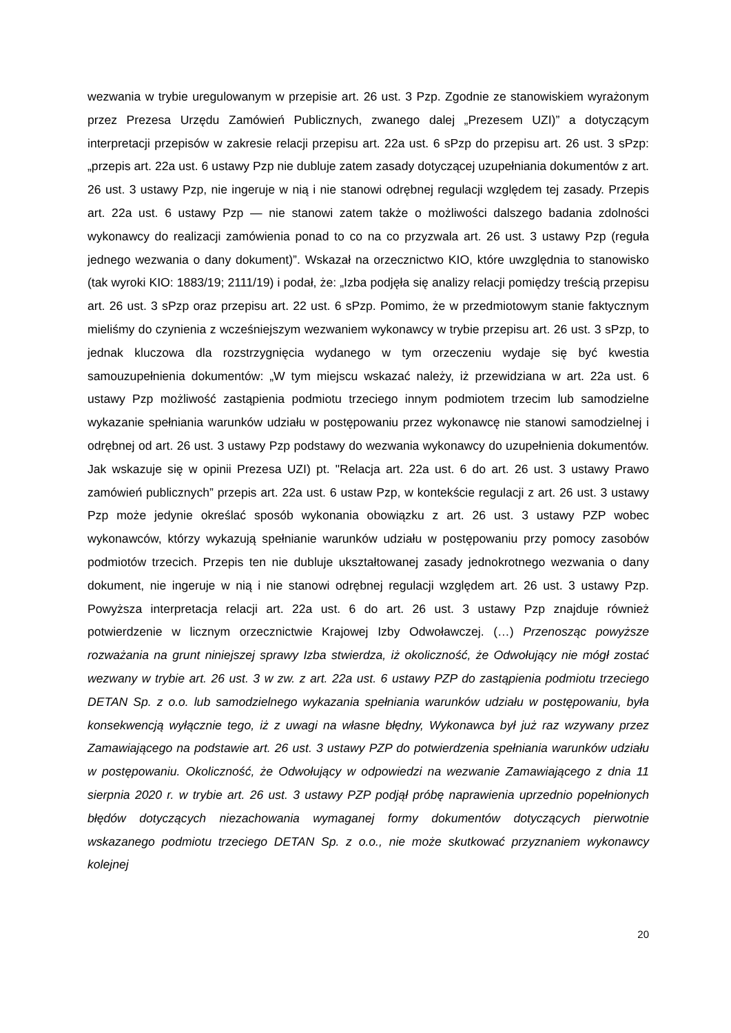wezwania w trybie uregulowanym w przepisie art. 26 ust. 3 Pzp. Zgodnie ze stanowiskiem wyrażonym przez Prezesa Urzędu Zamówień Publicznych, zwanego dalej „Prezesem UZI)” a dotyczącym interpretacji przepisów w zakresie relacji przepisu art. 22a ust. 6 sPzp do przepisu art. 26 ust. 3 sPzp: „przepis art. 22a ust. 6 ustawy Pzp nie dubluje zatem zasady dotyczącej uzupełniania dokumentów z art. 26 ust. 3 ustawy Pzp, nie ingeruje w nią i nie stanowi odrębnej regulacji względem tej zasady. Przepis art. 22a ust. 6 ustawy Pzp — nie stanowi zatem także o możliwości dalszego badania zdolności wykonawcy do realizacji zamówienia ponad to co na co przyzwala art. 26 ust. 3 ustawy Pzp (reguła jednego wezwania o dany dokument)”. Wskazał na orzecznictwo KIO, które uwzględnia to stanowisko (tak wyroki KIO: 1883/19; 2111/19) i podał, że: „Izba podjęła się analizy relacji pomiędzy treścią przepisu art. 26 ust. 3 sPzp oraz przepisu art. 22 ust. 6 sPzp. Pomimo, że w przedmiotowym stanie faktycznym mieliśmy do czynienia z wcześniejszym wezwaniem wykonawcy w trybie przepisu art. 26 ust. 3 sPzp, to jednak kluczowa dla rozstrzygnięcia wydanego w tym orzeczeniu wydaje się być kwestia samouzupełnienia dokumentów: „W tym miejscu wskazać należy, iż przewidziana w art. 22a ust. 6 ustawy Pzp możliwość zastąpienia podmiotu trzeciego innym podmiotem trzecim lub samodzielne wykazanie spełniania warunków udziału w postępowaniu przez wykonawcę nie stanowi samodzielnej i odrębnej od art. 26 ust. 3 ustawy Pzp podstawy do wezwania wykonawcy do uzupełnienia dokumentów. Jak wskazuje się w opinii Prezesa UZI) pt. "Relacja art. 22a ust. 6 do art. 26 ust. 3 ustawy Prawo zamówień publicznych” przepis art. 22a ust. 6 ustaw Pzp, w kontekście regulacji z art. 26 ust. 3 ustawy Pzp może jedynie określać sposób wykonania obowiązku z art. 26 ust. 3 ustawy PZP wobec wykonawców, którzy wykazują spełnianie warunków udziału w postępowaniu przy pomocy zasobów podmiotów trzecich. Przepis ten nie dubluje ukształtowanej zasady jednokrotnego wezwania o dany dokument, nie ingeruje w nią i nie stanowi odrębnej regulacji względem art. 26 ust. 3 ustawy Pzp. Powyższa interpretacja relacji art. 22a ust. 6 do art. 26 ust. 3 ustawy Pzp znajduje również potwierdzenie w licznym orzecznictwie Krajowej Izby Odwoławczej. (…) Przenosząc powyższe rozważania na grunt niniejszej sprawy Izba stwierdza, iż okoliczność, że Odwołujący nie mógł zostać wezwany w trybie art. 26 ust. 3 w zw. z art. 22a ust. 6 ustawy PZP do zastąpienia podmiotu trzeciego DETAN Sp. z o.o. lub samodzielnego wykazania spełniania warunków udziału w postępowaniu, była konsekwencją wyłącznie tego, iż z uwagi na własne błędny, Wykonawca był już raz wzywany przez Zamawiającego na podstawie art. 26 ust. 3 ustawy PZP do potwierdzenia spełniania warunków udziału w postępowaniu. Okoliczność, że Odwołujący w odpowiedzi na wezwanie Zamawiającego z dnia 11 sierpnia 2020 r. w trybie art. 26 ust. 3 ustawy PZP podjął próbę naprawienia uprzednio popełnionych błędów dotyczących niezachowania wymaganej formy dokumentów dotyczących pierwotnie wskazanego podmiotu trzeciego DETAN Sp. z o.o., nie może skutkować przyznaniem wykonawcy kolejnej
20